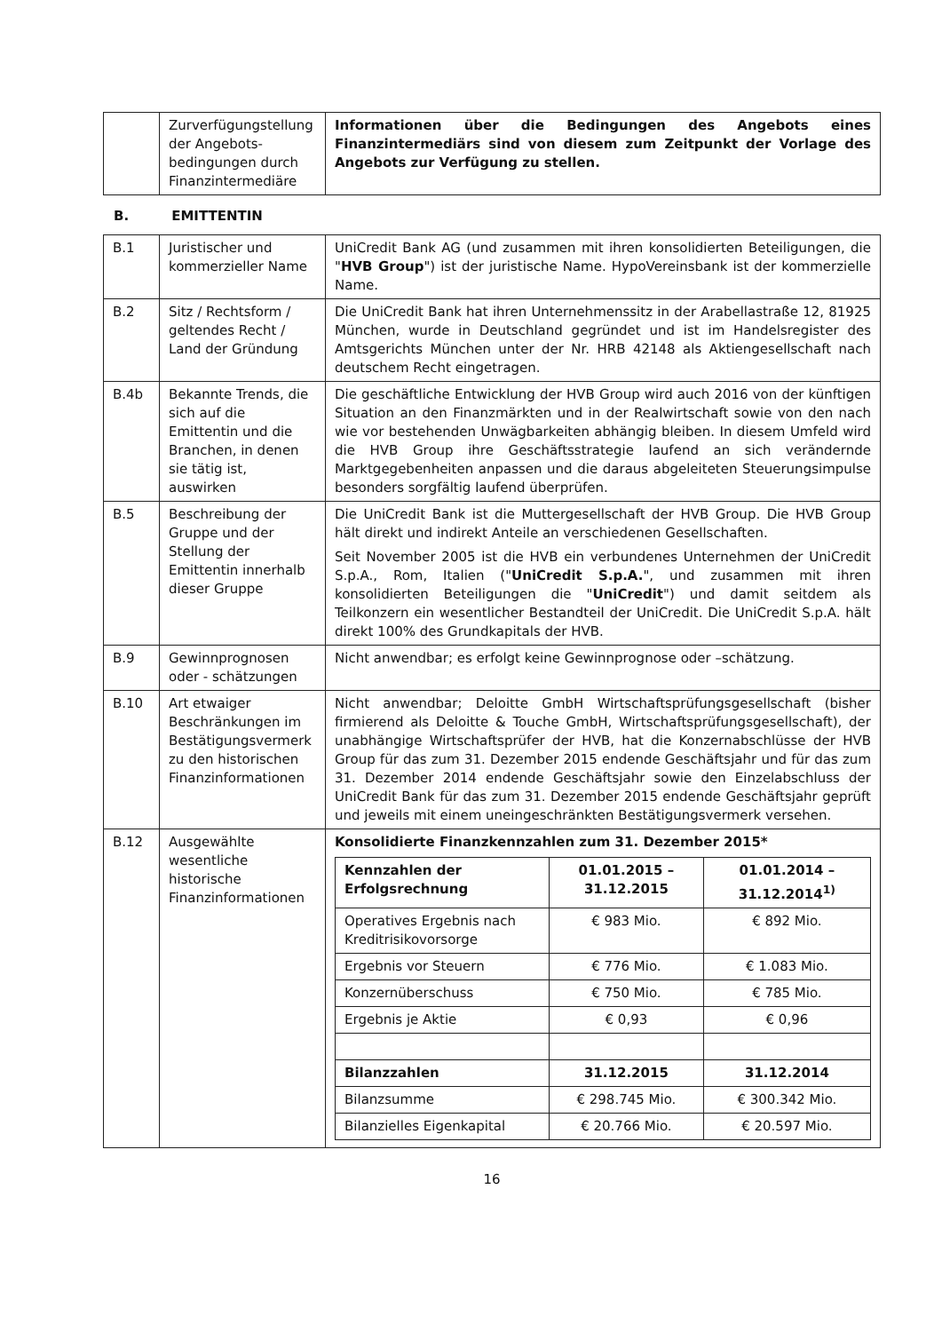| | Zurverfügungstellung der Angebots-bedingungen durch Finanzintermediäre | Informationen über die Bedingungen des Angebots eines Finanzintermediärs sind von diesem zum Zeitpunkt der Vorlage des Angebots zur Verfügung zu stellen. |
B. EMITTENTIN
| B.1 | Juristischer und kommerzieller Name | UniCredit Bank AG (und zusammen mit ihren konsolidierten Beteiligungen, die " HVB Group ") ist der juristische Name. HypoVereinsbank ist der kommerzielle Name. |
| B.2 | Sitz / Rechtsform / geltendes Recht / Land der Gründung | Die UniCredit Bank hat ihren Unternehmenssitz in der Arabellastraße 12, 81925 München, wurde in Deutschland gegründet und ist im Handelsregister des Amtsgerichts München unter der Nr. HRB 42148 als Aktiengesellschaft nach deutschem Recht eingetragen. |
| B.4b | Bekannte Trends, die sich auf die Emittentin und die Branchen, in denen sie tätig ist, auswirken | Die geschäftliche Entwicklung der HVB Group wird auch 2016 von der künftigen Situation an den Finanzmärkten und in der Realwirtschaft sowie von den nach wie vor bestehenden Unwägbarkeiten abhängig bleiben. In diesem Umfeld wird die HVB Group ihre Geschäftsstrategie laufend an sich verändernde Marktgegebenheiten anpassen und die daraus abgeleiteten Steuerungsimpulse besonders sorgfältig laufend überprüfen. |
| B.5 | Beschreibung der Gruppe und der Stellung der Emittentin innerhalb dieser Gruppe | Die UniCredit Bank ist die Muttergesellschaft der HVB Group. Die HVB Group hält direkt und indirekt Anteile an verschiedenen Gesellschaften. Seit November 2005 ist die HVB ein verbundenes Unternehmen der UniCredit S.p.A., Rom, Italien (" UniCredit S.p.A. ", und zusammen mit ihren konsolidierten Beteiligungen die " UniCredit ") und damit seitdem als Teilkonzern ein wesentlicher Bestandteil der UniCredit. Die UniCredit S.p.A. hält direkt 100% des Grundkapitals der HVB. |
| B.9 | Gewinnprognosen oder - schätzungen | Nicht anwendbar; es erfolgt keine Gewinnprognose oder –schätzung. |
| B.10 | Art etwaiger Beschränkungen im Bestätigungsvermerk zu den historischen Finanzinformationen | Nicht anwendbar; Deloitte GmbH Wirtschaftsprüfungsgesellschaft (bisher firmierend als Deloitte & Touche GmbH, Wirtschaftsprüfungsgesellschaft), der unabhängige Wirtschaftsprüfer der HVB, hat die Konzernabschlüsse der HVB Group für das zum 31. Dezember 2015 endende Geschäftsjahr und für das zum 31. Dezember 2014 endende Geschäftsjahr sowie den Einzelabschluss der UniCredit Bank für das zum 31. Dezember 2015 endende Geschäftsjahr geprüft und jeweils mit einem uneingeschränkten Bestätigungsvermerk versehen. |
| B.12 | Ausgewählte wesentliche historische Finanzinformationen | Konsolidierte Finanzkennzahlen zum 31. Dezember 2015* / Kennzahlen der Erfolgsrechnung / 01.01.2015 – 31.12.2015 / 01.01.2014 – 31.12.2014<sup>1)</sup> / / --- / --- / --- / / Operatives Ergebnis nach Kreditrisikovorsorge / € 983 Mio. / € 892 Mio. / / Ergebnis vor Steuern / € 776 Mio. / € 1.083 Mio. / / Konzernüberschuss / € 750 Mio. / € 785 Mio. / / Ergebnis je Aktie / € 0,93 / € 0,96 / / Bilanzzahlen / 31.12.2015 / 31.12.2014 / / Bilanzsumme / € 298.745 Mio. / € 300.342 Mio. / / Bilanzielles Eigenkapital / € 20.766 Mio. / € 20.597 Mio. / |
16